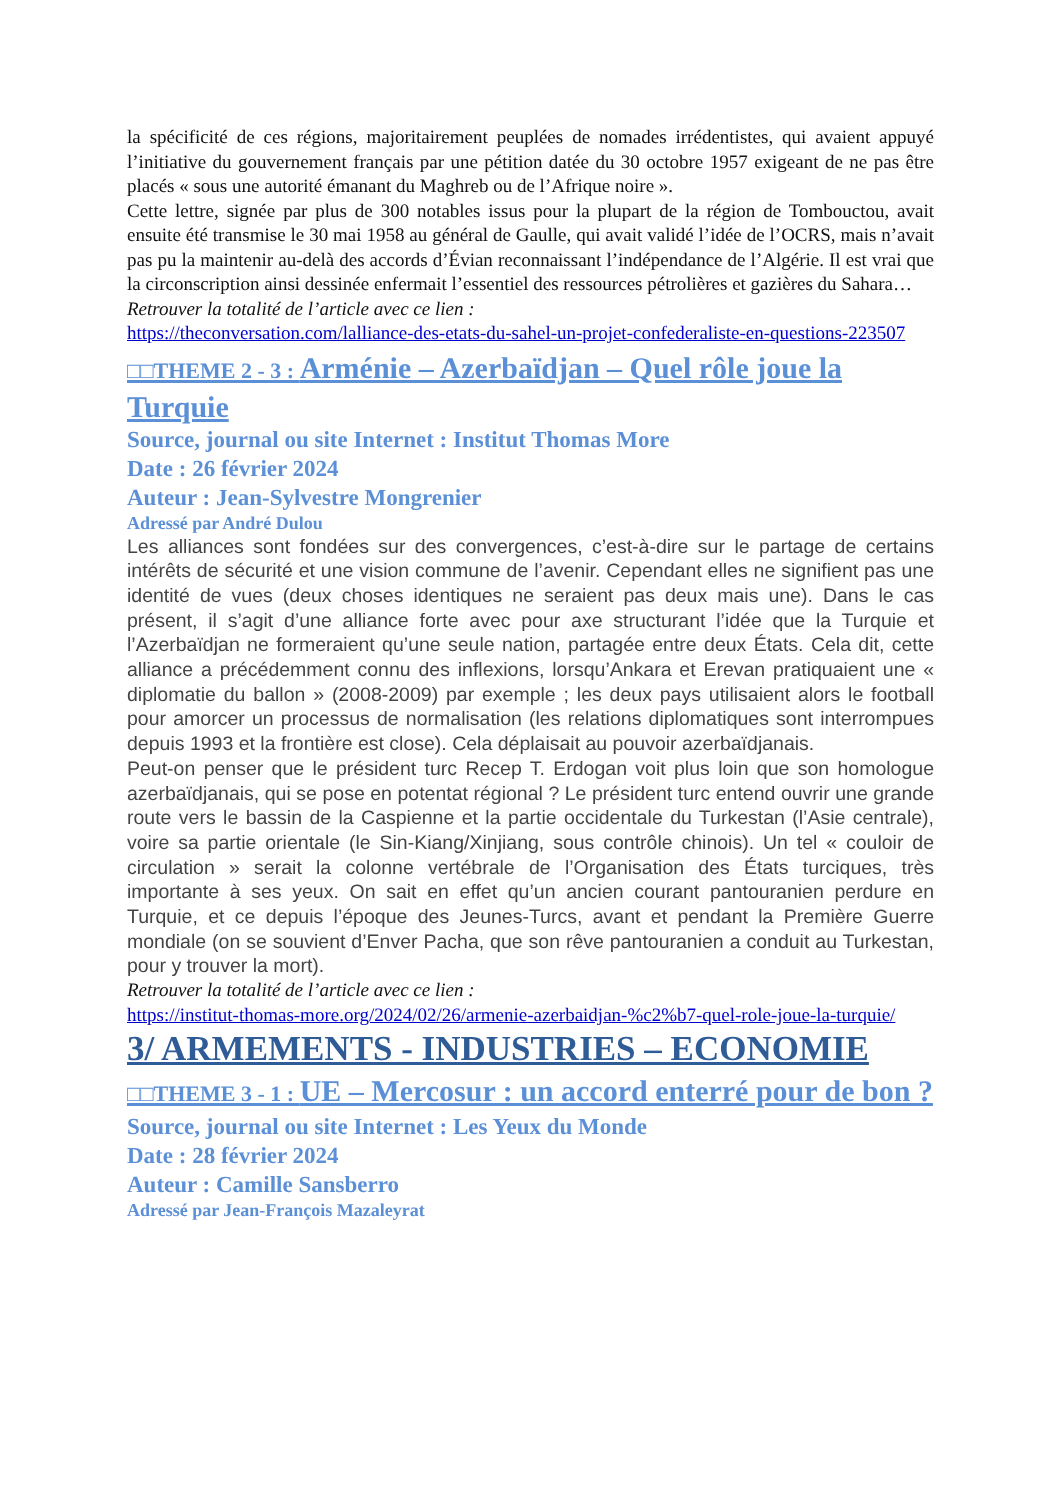la spécificité de ces régions, majoritairement peuplées de nomades irrédentistes, qui avaient appuyé l’initiative du gouvernement français par une pétition datée du 30 octobre 1957 exigeant de ne pas être placés « sous une autorité émanant du Maghreb ou de l’Afrique noire ».
Cette lettre, signée par plus de 300 notables issus pour la plupart de la région de Tombouctou, avait ensuite été transmise le 30 mai 1958 au général de Gaulle, qui avait validé l’idée de l’OCRS, mais n’avait pas pu la maintenir au-delà des accords d’Évian reconnaissant l’indépendance de l’Algérie. Il est vrai que la circonscription ainsi dessinée enfermait l’essentiel des ressources pétrolières et gazières du Sahara…
Retrouver la totalité de l’article avec ce lien :
https://theconversation.com/lalliance-des-etats-du-sahel-un-projet-confederaliste-en-questions-223507
□□THEME 2 - 3 : Arménie – Azerbaïdjan – Quel rôle joue la Turquie
Source, journal ou site Internet : Institut Thomas More
Date : 26 février 2024
Auteur : Jean-Sylvestre Mongrenier
Adressé par André Dulou
Les alliances sont fondées sur des convergences, c’est-à-dire sur le partage de certains intérêts de sécurité et une vision commune de l’avenir. Cependant elles ne signifient pas une identité de vues (deux choses identiques ne seraient pas deux mais une). Dans le cas présent, il s’agit d’une alliance forte avec pour axe structurant l’idée que la Turquie et l’Azerbaïdjan ne formeraient qu’une seule nation, partagée entre deux États. Cela dit, cette alliance a précédemment connu des inflexions, lorsqu’Ankara et Erevan pratiquaient une « diplomatie du ballon » (2008-2009) par exemple ; les deux pays utilisaient alors le football pour amorcer un processus de normalisation (les relations diplomatiques sont interrompues depuis 1993 et la frontière est close). Cela déplaisait au pouvoir azerbaïdjanais.
Peut-on penser que le président turc Recep T. Erdogan voit plus loin que son homologue azerbaïdjanais, qui se pose en potentat régional ? Le président turc entend ouvrir une grande route vers le bassin de la Caspienne et la partie occidentale du Turkestan (l’Asie centrale), voire sa partie orientale (le Sin-Kiang/Xinjiang, sous contrôle chinois). Un tel « couloir de circulation » serait la colonne vertébrale de l’Organisation des États turciques, très importante à ses yeux. On sait en effet qu’un ancien courant pantouranien perdure en Turquie, et ce depuis l’époque des Jeunes-Turcs, avant et pendant la Première Guerre mondiale (on se souvient d’Enver Pacha, que son rêve pantouranien a conduit au Turkestan, pour y trouver la mort).
Retrouver la totalité de l’article avec ce lien :
https://institut-thomas-more.org/2024/02/26/armenie-azerbaidjan-%c2%b7-quel-role-joue-la-turquie/
3/ ARMEMENTS - INDUSTRIES – ECONOMIE
□□THEME 3 - 1 : UE – Mercosur : un accord enterré pour de bon ?
Source, journal ou site Internet : Les Yeux du Monde
Date : 28 février 2024
Auteur : Camille Sansberro
Adressé par Jean-François Mazaleyrat